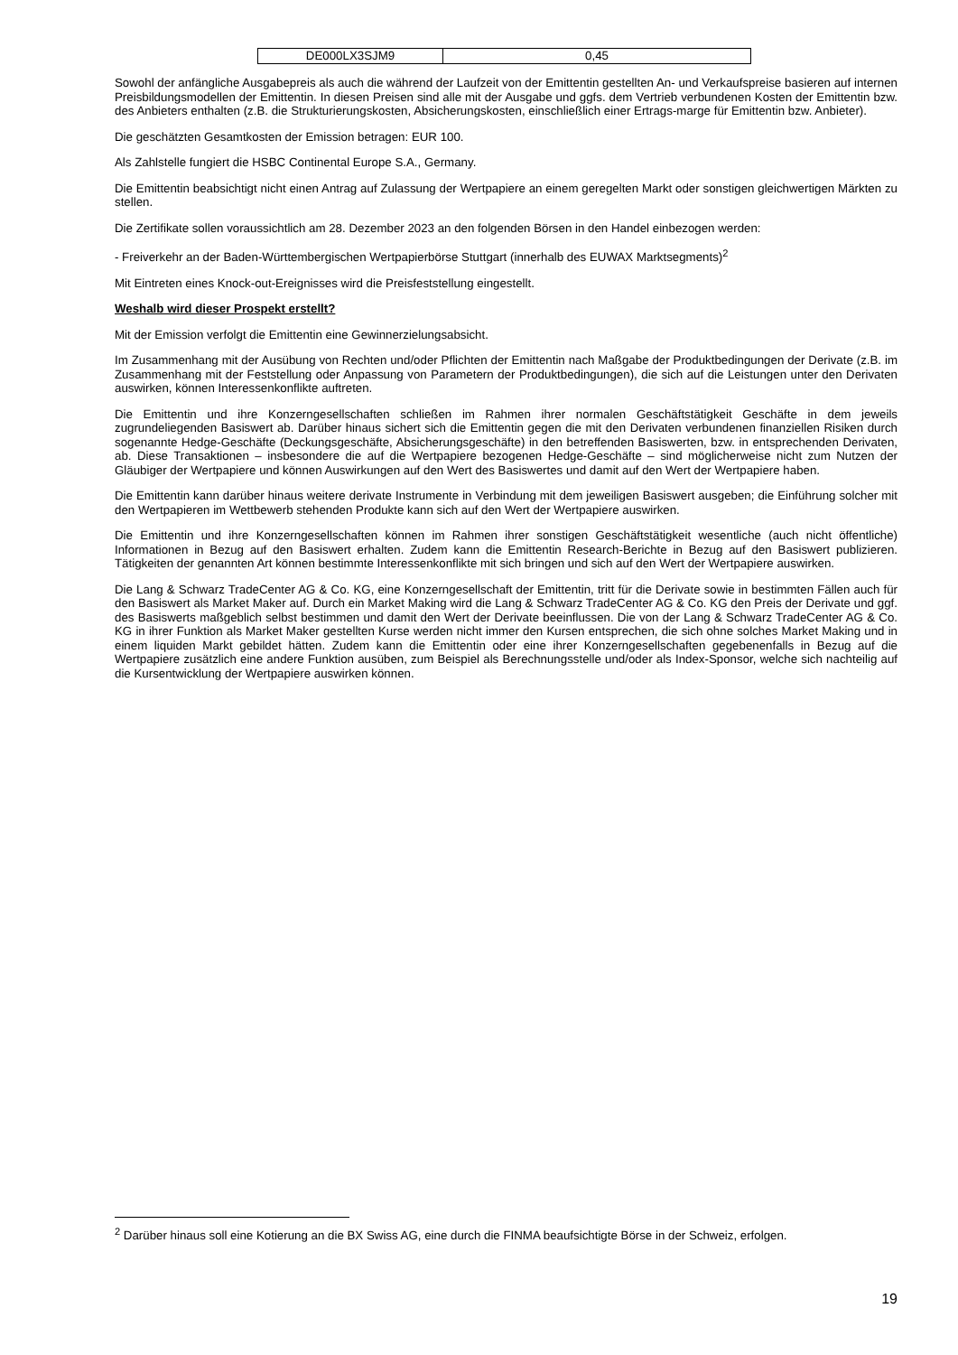| DE000LX3SJM9 | 0,45 |
Sowohl der anfängliche Ausgabepreis als auch die während der Laufzeit von der Emittentin gestellten An- und Verkaufspreise basieren auf internen Preisbildungsmodellen der Emittentin. In diesen Preisen sind alle mit der Ausgabe und ggfs. dem Vertrieb verbundenen Kosten der Emittentin bzw. des Anbieters enthalten (z.B. die Strukturierungskosten, Absicherungskosten, einschließlich einer Ertrags-marge für Emittentin bzw. Anbieter).
Die geschätzten Gesamtkosten der Emission betragen: EUR 100.
Als Zahlstelle fungiert die HSBC Continental Europe S.A., Germany.
Die Emittentin beabsichtigt nicht einen Antrag auf Zulassung der Wertpapiere an einem geregelten Markt oder sonstigen gleichwertigen Märkten zu stellen.
Die Zertifikate sollen voraussichtlich am 28. Dezember 2023 an den folgenden Börsen in den Handel einbezogen werden:
- Freiverkehr an der Baden-Württembergischen Wertpapierbörse Stuttgart (innerhalb des EUWAX Marktsegments)<sup>2</sup>
Mit Eintreten eines Knock-out-Ereignisses wird die Preisfeststellung eingestellt.
Weshalb wird dieser Prospekt erstellt?
Mit der Emission verfolgt die Emittentin eine Gewinnerzielungsabsicht.
Im Zusammenhang mit der Ausübung von Rechten und/oder Pflichten der Emittentin nach Maßgabe der Produktbedingungen der Derivate (z.B. im Zusammenhang mit der Feststellung oder Anpassung von Parametern der Produktbedingungen), die sich auf die Leistungen unter den Derivaten auswirken, können Interessenkonflikte auftreten.
Die Emittentin und ihre Konzerngesellschaften schließen im Rahmen ihrer normalen Geschäftstätigkeit Geschäfte in dem jeweils zugrundeliegenden Basiswert ab. Darüber hinaus sichert sich die Emittentin gegen die mit den Derivaten verbundenen finanziellen Risiken durch sogenannte Hedge-Geschäfte (Deckungsgeschäfte, Absicherungsgeschäfte) in den betreffenden Basiswerten, bzw. in entsprechenden Derivaten, ab. Diese Transaktionen – insbesondere die auf die Wertpapiere bezogenen Hedge-Geschäfte – sind möglicherweise nicht zum Nutzen der Gläubiger der Wertpapiere und können Auswirkungen auf den Wert des Basiswertes und damit auf den Wert der Wertpapiere haben.
Die Emittentin kann darüber hinaus weitere derivate Instrumente in Verbindung mit dem jeweiligen Basiswert ausgeben; die Einführung solcher mit den Wertpapieren im Wettbewerb stehenden Produkte kann sich auf den Wert der Wertpapiere auswirken.
Die Emittentin und ihre Konzerngesellschaften können im Rahmen ihrer sonstigen Geschäftstätigkeit wesentliche (auch nicht öffentliche) Informationen in Bezug auf den Basiswert erhalten. Zudem kann die Emittentin Research-Berichte in Bezug auf den Basiswert publizieren. Tätigkeiten der genannten Art können bestimmte Interessenkonflikte mit sich bringen und sich auf den Wert der Wertpapiere auswirken.
Die Lang & Schwarz TradeCenter AG & Co. KG, eine Konzerngesellschaft der Emittentin, tritt für die Derivate sowie in bestimmten Fällen auch für den Basiswert als Market Maker auf. Durch ein Market Making wird die Lang & Schwarz TradeCenter AG & Co. KG den Preis der Derivate und ggf. des Basiswerts maßgeblich selbst bestimmen und damit den Wert der Derivate beeinflussen. Die von der Lang & Schwarz TradeCenter AG & Co. KG in ihrer Funktion als Market Maker gestellten Kurse werden nicht immer den Kursen entsprechen, die sich ohne solches Market Making und in einem liquiden Markt gebildet hätten. Zudem kann die Emittentin oder eine ihrer Konzerngesellschaften gegebenenfalls in Bezug auf die Wertpapiere zusätzlich eine andere Funktion ausüben, zum Beispiel als Berechnungsstelle und/oder als Index-Sponsor, welche sich nachteilig auf die Kursentwicklung der Wertpapiere auswirken können.
<sup>2</sup> Darüber hinaus soll eine Kotierung an die BX Swiss AG, eine durch die FINMA beaufsichtigte Börse in der Schweiz, erfolgen.
19